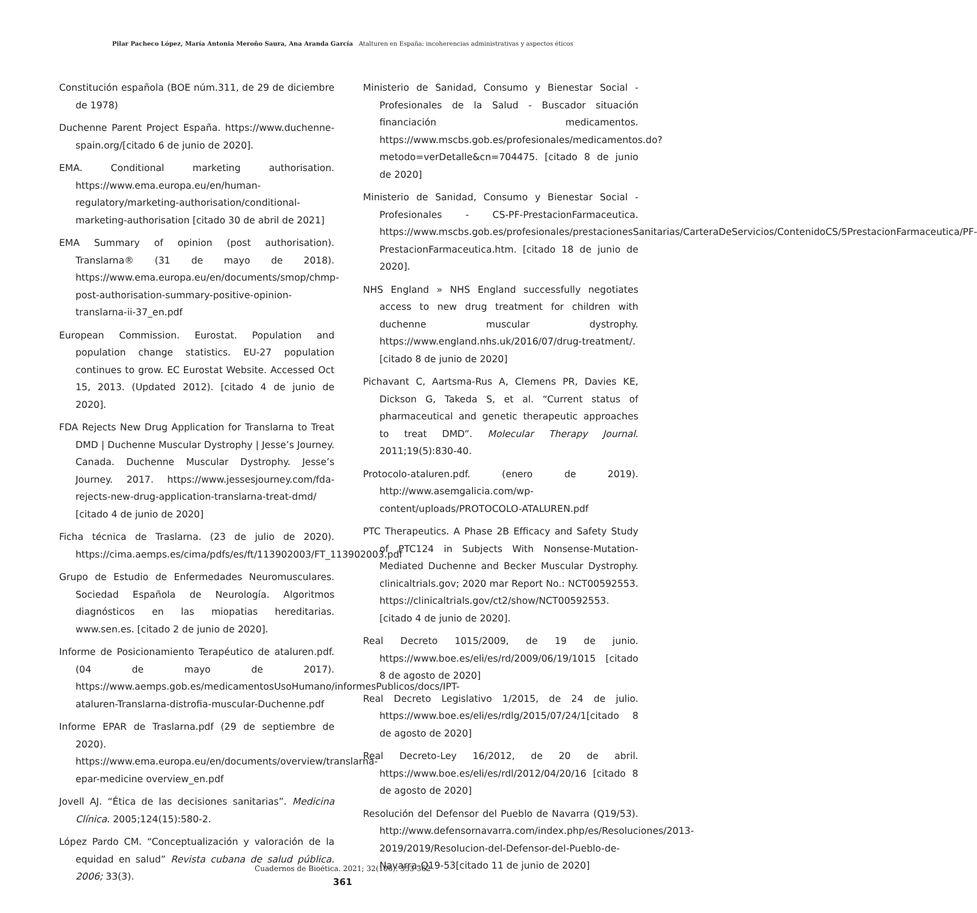Pilar Pacheco López, María Antonia Meroño Saura, Ana Aranda García Atalturen en España: incoherencias administrativas y aspectos éticos
Constitución española (BOE núm.311, de 29 de diciembre de 1978)
Duchenne Parent Project España. https://www.duchenne-spain.org/[citado 6 de junio de 2020].
EMA. Conditional marketing authorisation. https://www.ema.europa.eu/en/human-regulatory/marketing-authorisation/conditional-marketing-authorisation [citado 30 de abril de 2021]
EMA Summary of opinion (post authorisation). Translarna® (31 de mayo de 2018). https://www.ema.europa.eu/en/documents/smop/chmp-post-authorisation-summary-positive-opinion-translarna-ii-37_en.pdf
European Commission. Eurostat. Population and population change statistics. EU-27 population continues to grow. EC Eurostat Website. Accessed Oct 15, 2013. (Updated 2012). [citado 4 de junio de 2020].
FDA Rejects New Drug Application for Translarna to Treat DMD | Duchenne Muscular Dystrophy | Jesse’s Journey. Canada. Duchenne Muscular Dystrophy. Jesse’s Journey. 2017. https://www.jessesjourney.com/fda-rejects-new-drug-application-translarna-treat-dmd/ [citado 4 de junio de 2020]
Ficha técnica de Traslarna. (23 de julio de 2020). https://cima.aemps.es/cima/pdfs/es/ft/113902003/FT_113902003.pdf
Grupo de Estudio de Enfermedades Neuromusculares. Sociedad Española de Neurología. Algoritmos diagnósticos en las miopatias hereditarias. www.sen.es. [citado 2 de junio de 2020].
Informe de Posicionamiento Terapéutico de ataluren.pdf. (04 de mayo de 2017). https://www.aemps.gob.es/medicamentosUsoHumano/informesPublicos/docs/IPT-ataluren-Translarna-distrofia-muscular-Duchenne.pdf
Informe EPAR de Traslarna.pdf (29 de septiembre de 2020). https://www.ema.europa.eu/en/documents/overview/translarna-epar-medicine overview_en.pdf
Jovell AJ. “Ética de las decisiones sanitarias”. Medicina Clínica. 2005;124(15):580-2.
López Pardo CM. “Conceptualización y valoración de la equidad en salud” Revista cubana de salud pública. 2006; 33(3).
Ministerio de Sanidad, Consumo y Bienestar Social - Profesionales de la Salud - Buscador situación financiación medicamentos. https://www.mscbs.gob.es/profesionales/medicamentos.do?metodo=verDetalle&cn=704475. [citado 8 de junio de 2020]
Ministerio de Sanidad, Consumo y Bienestar Social - Profesionales - CS-PF-PrestacionFarmaceutica. https://www.mscbs.gob.es/profesionales/prestacionesSanitarias/CarteraDeServicios/ContenidoCS/5PrestacionFarmaceutica/PF-PrestacionFarmaceutica.htm. [citado 18 de junio de 2020].
NHS England » NHS England successfully negotiates access to new drug treatment for children with duchenne muscular dystrophy. https://www.england.nhs.uk/2016/07/drug-treatment/. [citado 8 de junio de 2020]
Pichavant C, Aartsma-Rus A, Clemens PR, Davies KE, Dickson G, Takeda S, et al. “Current status of pharmaceutical and genetic therapeutic approaches to treat DMD”. Molecular Therapy Journal. 2011;19(5):830-40.
Protocolo-ataluren.pdf. (enero de 2019). http://www.asemgalicia.com/wp-content/uploads/PROTOCOLO-ATALUREN.pdf
PTC Therapeutics. A Phase 2B Efficacy and Safety Study of PTC124 in Subjects With Nonsense-Mutation-Mediated Duchenne and Becker Muscular Dystrophy. clinicaltrials.gov; 2020 mar Report No.: NCT00592553. https://clinicaltrials.gov/ct2/show/NCT00592553. [citado 4 de junio de 2020].
Real Decreto 1015/2009, de 19 de junio. https://www.boe.es/eli/es/rd/2009/06/19/1015 [citado 8 de agosto de 2020]
Real Decreto Legislativo 1/2015, de 24 de julio. https://www.boe.es/eli/es/rdlg/2015/07/24/1[citado 8 de agosto de 2020]
Real Decreto-Ley 16/2012, de 20 de abril. https://www.boe.es/eli/es/rdl/2012/04/20/16 [citado 8 de agosto de 2020]
Resolución del Defensor del Pueblo de Navarra (Q19/53). http://www.defensornavarra.com/index.php/es/Resoluciones/2013-2019/2019/Resolucion-del-Defensor-del-Pueblo-de-Navarra-Q19-53[citado 11 de junio de 2020]
Cuadernos de Bioética. 2021; 32(106): 353-362
361